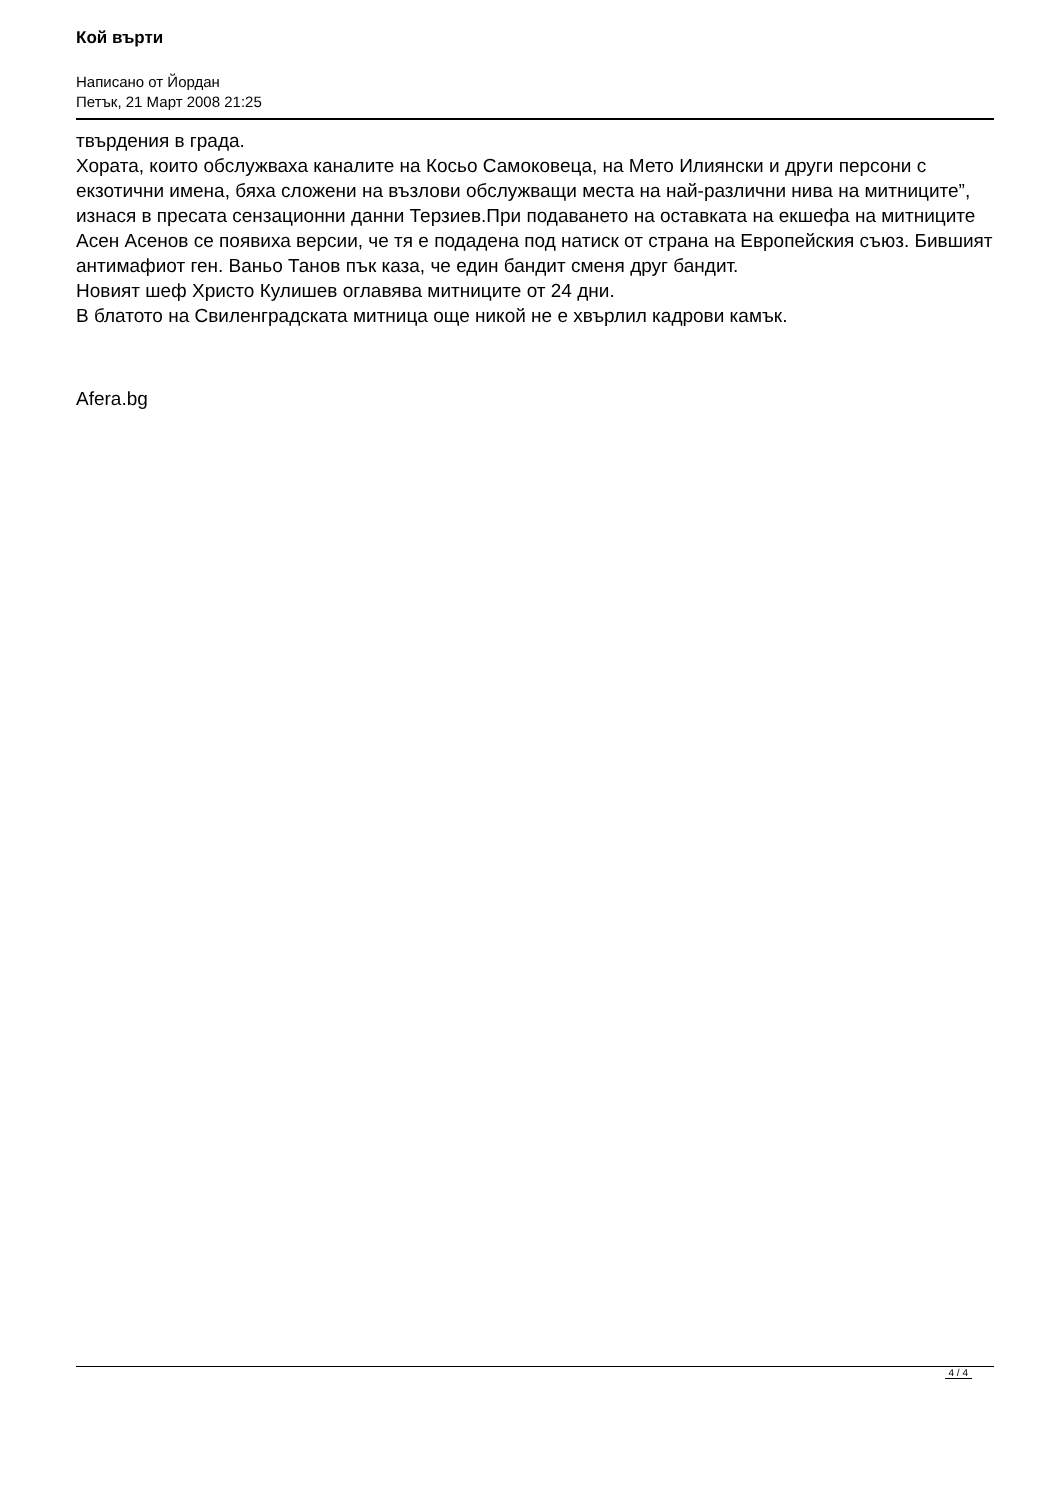Кой върти
Написано от Йордан
Петък, 21 Март 2008 21:25
твърдения в града.
Хората, които обслужваха каналите на Косьо Самоковеца, на Мето Илиянски и други персони с екзотични имена, бяха сложени на възлови обслужващи места на най-различни нива на митниците”, изнася в пресата сензационни данни Терзиев.При подаването на оставката на екшефа на митниците Асен Асенов се появиха версии, че тя е подадена под натиск от страна на Европейския съюз. Бившият антимафиот ген. Ваньо Танов пък каза, че един бандит сменя друг бандит.
Новият шеф Христо Кулишев оглавява митниците от 24 дни.
В блатото на Свиленградската митница още никой не е хвърлил кадрови камък.
Afera.bg
4 / 4